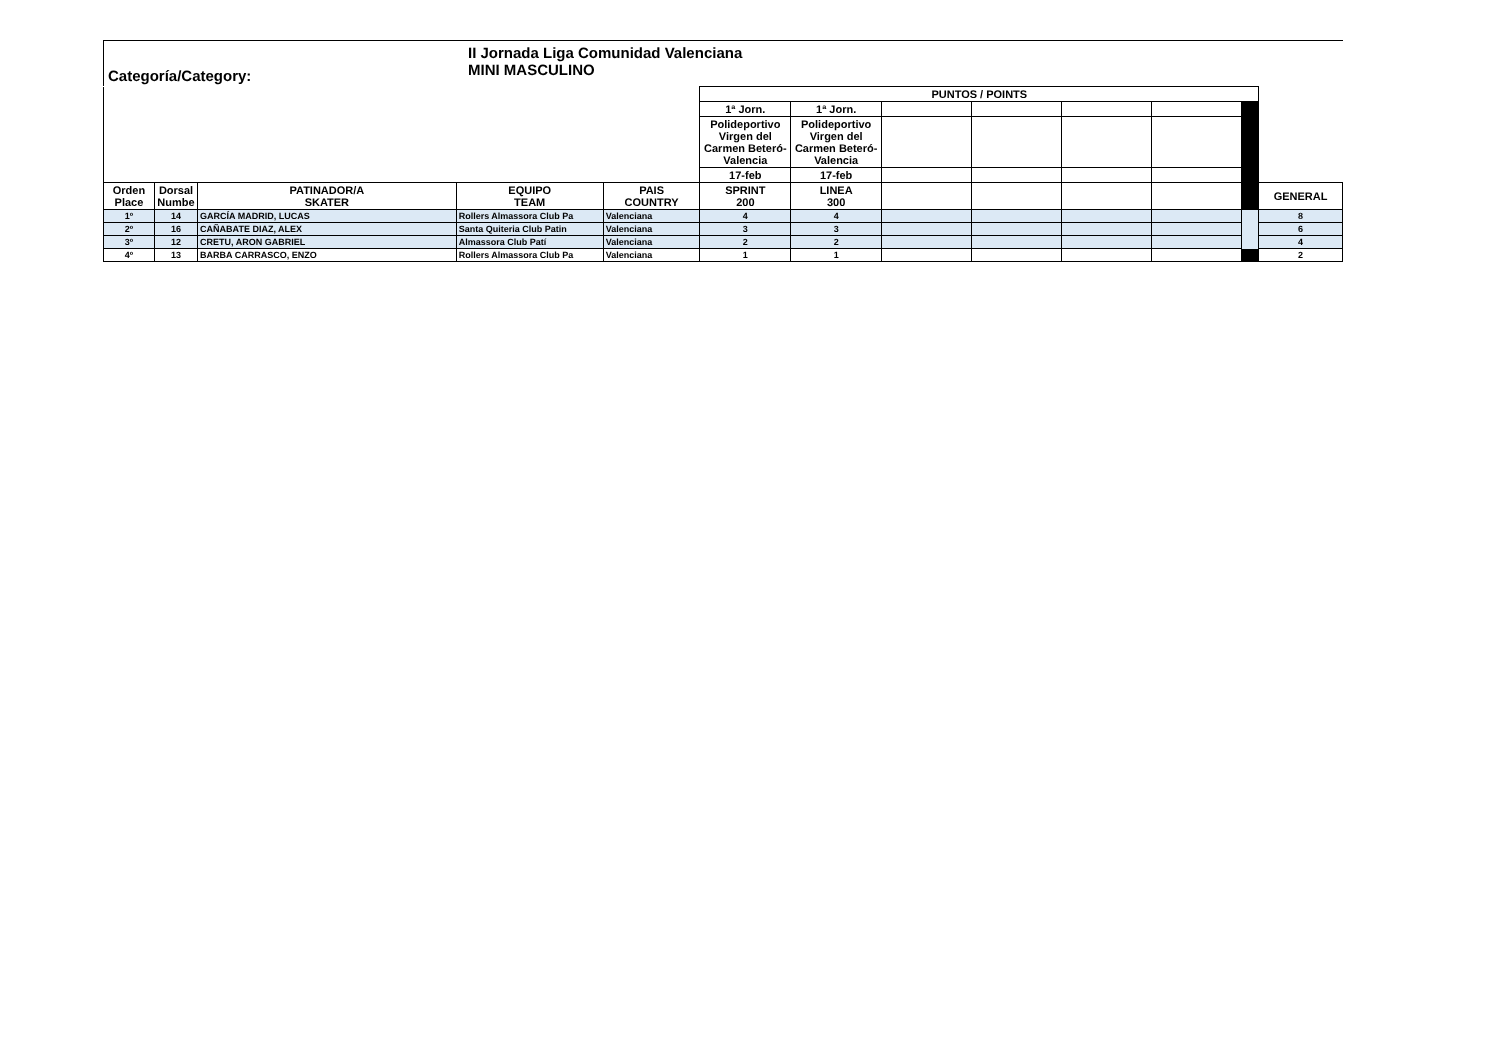Categoría/Category:
II Jornada Liga Comunidad Valenciana
MINI MASCULINO
| | | | | | PUNTOS / POINTS | | | | | | | |
| | | | | | 1ª Jorn. | 1ª Jorn. | | | | | | |
| | | | | | Polideportivo Virgen del Carmen Beteró-Valencia | Polideportivo Virgen del Carmen Beteró-Valencia | | | | | | |
| | | | | | 17-feb | 17-feb | | | | | | |
| Orden Place | Dorsal Numbe | PATINADOR/A SKATER | EQUIPO TEAM | PAIS COUNTRY | SPRINT 200 | LINEA 300 | | | | | | GENERAL |
| 1º | 14 | GARCÍA MADRID, LUCAS | Rollers Almassora Club Pa | Valenciana | 4 | 4 | | | | | | 8 |
| 2º | 16 | CAÑABATE DIAZ, ALEX | Santa Quiteria Club Patin | Valenciana | 3 | 3 | | | | | | 6 |
| 3º | 12 | CRETU, ARON GABRIEL | Almassora Club Patí | Valenciana | 2 | 2 | | | | | | 4 |
| 4º | 13 | BARBA CARRASCO, ENZO | Rollers Almassora Club Pa | Valenciana | 1 | 1 | | | | | | 2 |